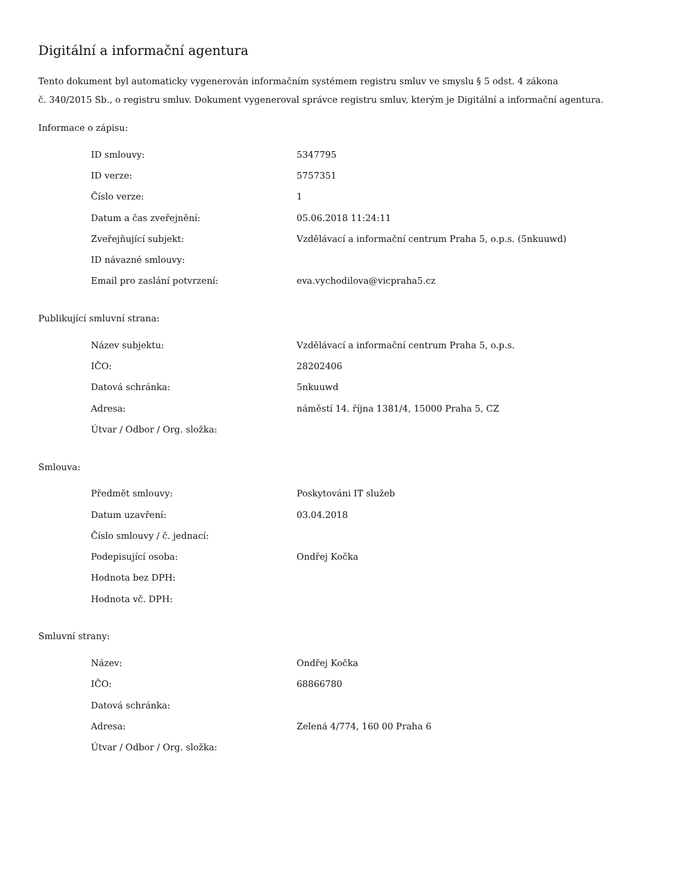Digitální a informační agentura
Tento dokument byl automaticky vygenerován informačním systémem registru smluv ve smyslu § 5 odst. 4 zákona
č. 340/2015 Sb., o registru smluv. Dokument vygeneroval správce registru smluv, kterým je Digitální a informační agentura.
Informace o zápisu:
| ID smlouvy: | 5347795 |
| ID verze: | 5757351 |
| Číslo verze: | 1 |
| Datum a čas zveřejnění: | 05.06.2018 11:24:11 |
| Zveřejňující subjekt: | Vzdělávací a informační centrum Praha 5, o.p.s. (5nkuuwd) |
| ID návazné smlouvy: | |
| Email pro zaslání potvrzení: | eva.vychodilova@vicpraha5.cz |
Publikující smluvní strana:
| Název subjektu: | Vzdělávací a informační centrum Praha 5, o.p.s. |
| IČO: | 28202406 |
| Datová schránka: | 5nkuuwd |
| Adresa: | náměstí 14. října 1381/4, 15000 Praha 5, CZ |
| Útvar / Odbor / Org. složka: | |
Smlouva:
| Předmět smlouvy: | Poskytováni IT služeb |
| Datum uzavření: | 03.04.2018 |
| Číslo smlouvy / č. jednací: | |
| Podepisující osoba: | Ondřej Kočka |
| Hodnota bez DPH: | |
| Hodnota vč. DPH: | |
Smluvní strany:
| Název: | Ondřej Kočka |
| IČO: | 68866780 |
| Datová schránka: | |
| Adresa: | Zelená 4/774, 160 00 Praha 6 |
| Útvar / Odbor / Org. složka: | |